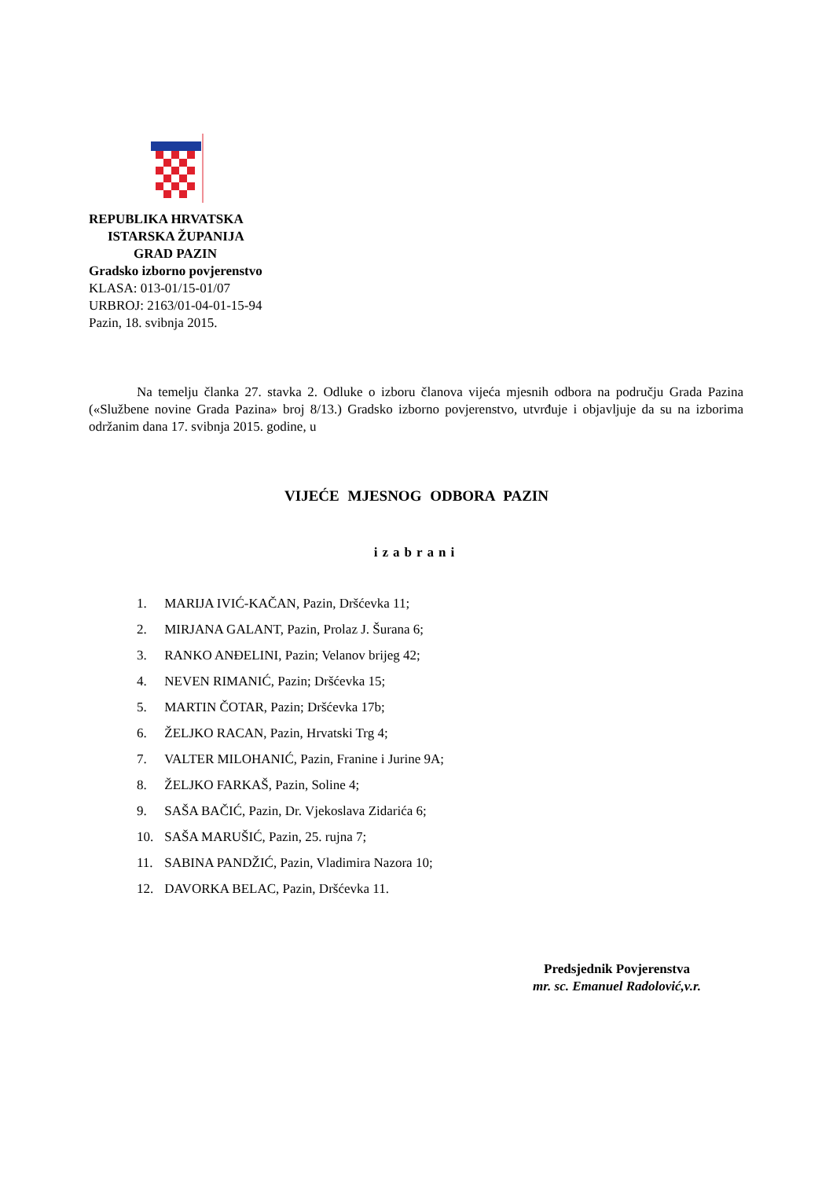REPUBLIKA HRVATSKA
ISTARSKA ŽUPANIJA
GRAD PAZIN
Gradsko izborno povjerenstvo
KLASA: 013-01/15-01/07
URBROJ: 2163/01-04-01-15-94
Pazin, 18. svibnja 2015.
Na temelju članka 27. stavka 2. Odluke o izboru članova vijeća mjesnih odbora na području Grada Pazina («Službene novine Grada Pazina» broj 8/13.) Gradsko izborno povjerenstvo, utvrđuje i objavljuje da su na izborima održanim dana 17. svibnja 2015. godine, u
VIJEĆE MJESNOG ODBORA PAZIN
izabrani
1. MARIJA IVIĆ-KAČAN, Pazin, Dršćevka 11;
2. MIRJANA GALANT, Pazin, Prolaz J. Šurana 6;
3. RANKO ANĐELINI, Pazin; Velanov brijeg 42;
4. NEVEN RIMANIĆ, Pazin; Dršćevka 15;
5. MARTIN ČOTAR, Pazin; Dršćevka 17b;
6. ŽELJKO RACAN, Pazin, Hrvatski Trg 4;
7. VALTER MILOHANIĆ, Pazin, Franine i Jurine 9A;
8. ŽELJKO FARKAŠ, Pazin, Soline 4;
9. SAŠA BAČIĆ, Pazin, Dr. Vjekoslava Zidarića 6;
10. SAŠA MARUŠIĆ, Pazin, 25. rujna 7;
11. SABINA PANDŽIĆ, Pazin, Vladimira Nazora 10;
12. DAVORKA BELAC, Pazin, Dršćevka 11.
Predsjednik Povjerenstva
mr. sc. Emanuel Radolović,v.r.